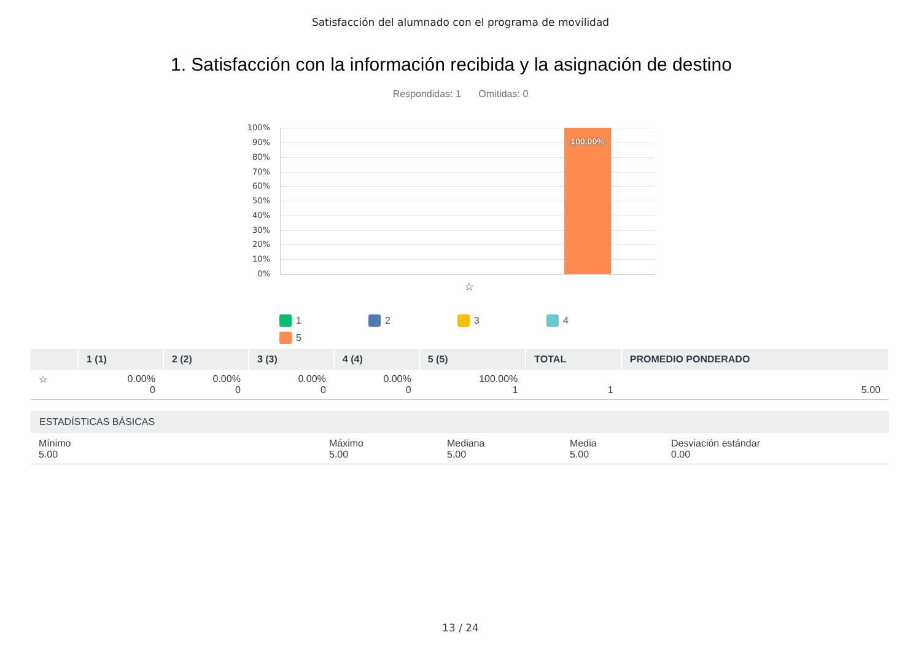Satisfacción del alumnado con el programa de movilidad
1. Satisfacción con la información recibida y la asignación de destino
Respondidas: 1 Omitidas: 0
100%
90%
80%
70%
60%
50%
40%
30%
20%
10%
0%
100.00%
☆
1
2
3
4
5
| | 1 (1) | 2 (2) | 3 (3) | 4 (4) | 5 (5) | TOTAL | PROMEDIO PONDERADO |
| --- | --- | --- | --- | --- | --- | --- | --- |
| ☆ | 0.00% 0 | 0.00% 0 | 0.00% 0 | 0.00% 0 | 100.00% 1 | 1 | 5.00 |
ESTADÍSTICAS BÁSICAS
Mínimo
5.00
Máximo
5.00
Mediana
5.00
Media
5.00
Desviación estándar
0.00
13 / 24